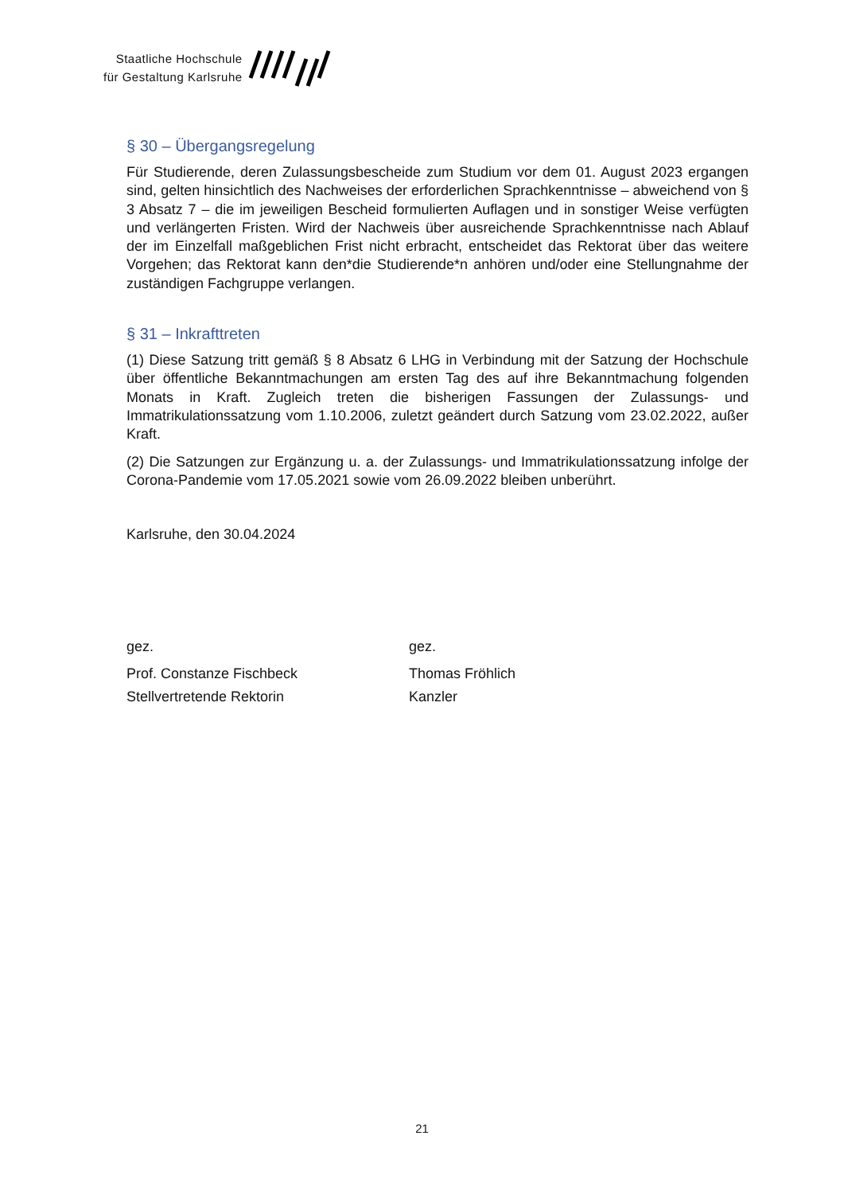Staatliche Hochschule
für Gestaltung Karlsruhe
§ 30 – Übergangsregelung
Für Studierende, deren Zulassungsbescheide zum Studium vor dem 01. August 2023 ergangen sind, gelten hinsichtlich des Nachweises der erforderlichen Sprachkennt­nisse – abweichend von § 3 Absatz 7 – die im jeweiligen Bescheid formulierten Aufla­gen und in sonstiger Weise verfügten und verlängerten Fristen. Wird der Nachweis über ausreichende Sprachkenntnisse nach Ablauf der im Einzelfall maßgeblichen Frist nicht erbracht, entscheidet das Rektorat über das weitere Vorgehen; das Rektorat kann den*die Studierende*n anhören und/oder eine Stellungnahme der zuständigen Fach­gruppe verlangen.
§ 31 – Inkrafttreten
(1) Diese Satzung tritt gemäß § 8 Absatz 6 LHG in Verbindung mit der Satzung der Hochschule über öffentliche Bekanntmachungen am ersten Tag des auf ihre Bekannt­machung folgenden Monats in Kraft. Zugleich treten die bisherigen Fassungen der Zu­lassungs- und Immatrikulationssatzung vom 1.10.2006, zuletzt geändert durch Sat­zung vom 23.02.2022, außer Kraft.
(2) Die Satzungen zur Ergänzung u. a. der Zulassungs- und Immatrikulationssatzung infolge der Corona-Pandemie vom 17.05.2021 sowie vom 26.09.2022 bleiben unbe­rührt.
Karlsruhe, den 30.04.2024
gez.
Prof. Constanze Fischbeck
Stellvertretende Rektorin
gez.
Thomas Fröhlich
Kanzler
21